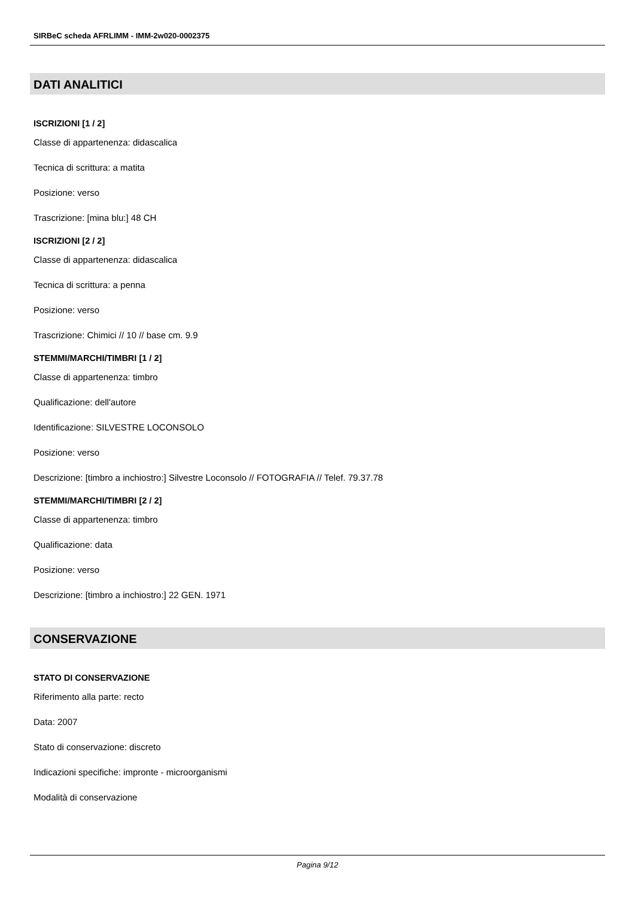SIRBeC scheda AFRLIMM - IMM-2w020-0002375
DATI ANALITICI
ISCRIZIONI [1 / 2]
Classe di appartenenza: didascalica
Tecnica di scrittura: a matita
Posizione: verso
Trascrizione: [mina blu:] 48 CH
ISCRIZIONI [2 / 2]
Classe di appartenenza: didascalica
Tecnica di scrittura: a penna
Posizione: verso
Trascrizione: Chimici // 10 // base cm. 9.9
STEMMI/MARCHI/TIMBRI [1 / 2]
Classe di appartenenza: timbro
Qualificazione: dell'autore
Identificazione: SILVESTRE LOCONSOLO
Posizione: verso
Descrizione: [timbro a inchiostro:] Silvestre Loconsolo // FOTOGRAFIA // Telef. 79.37.78
STEMMI/MARCHI/TIMBRI [2 / 2]
Classe di appartenenza: timbro
Qualificazione: data
Posizione: verso
Descrizione: [timbro a inchiostro:] 22 GEN. 1971
CONSERVAZIONE
STATO DI CONSERVAZIONE
Riferimento alla parte: recto
Data: 2007
Stato di conservazione: discreto
Indicazioni specifiche: impronte - microorganismi
Modalità di conservazione
Pagina 9/12